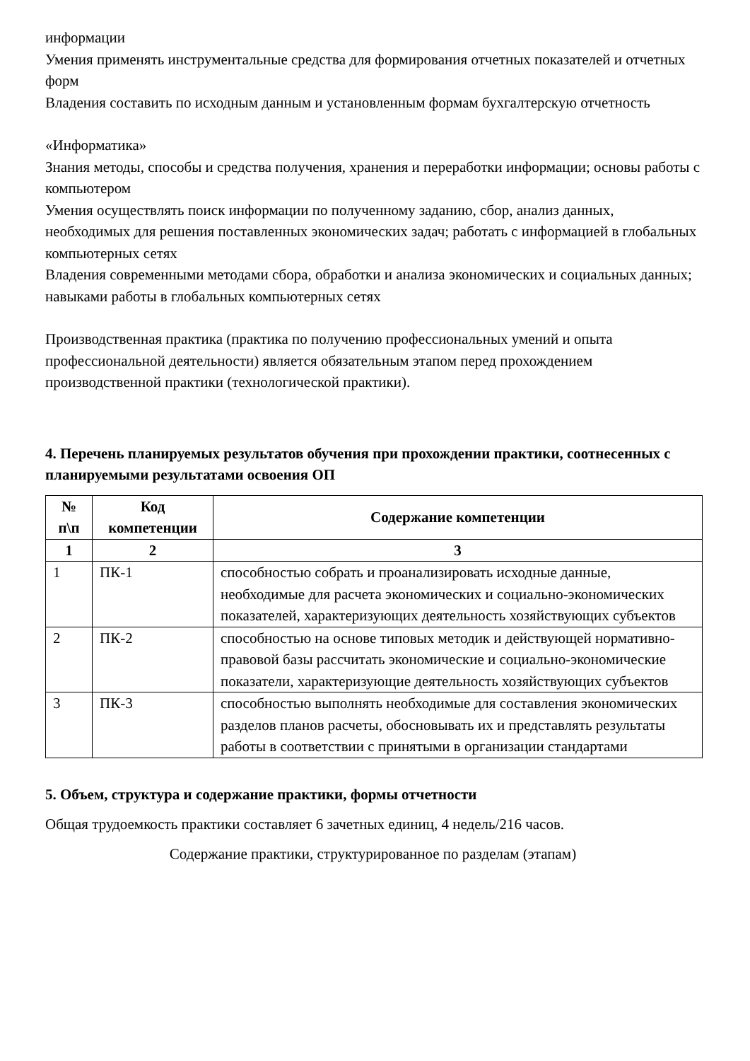информации
Умения применять инструментальные средства для формирования отчетных показателей и отчетных форм
Владения составить по исходным данным и установленным формам бухгалтерскую отчетность
«Информатика»
Знания методы, способы и средства получения, хранения и переработки информации; основы работы с компьютером
Умения осуществлять поиск информации по полученному заданию, сбор, анализ данных, необходимых для решения поставленных экономических задач; работать с информацией в глобальных компьютерных сетях
Владения современными методами сбора, обработки и анализа экономических и социальных данных; навыками работы в глобальных компьютерных сетях
Производственная практика (практика по получению профессиональных умений и опыта профессиональной деятельности) является обязательным этапом перед прохождением производственной практики (технологической практики).
4. Перечень планируемых результатов обучения при прохождении практики, соотнесенных с планируемыми результатами освоения ОП
| № п\п | Код компетенции | Содержание компетенции |
| --- | --- | --- |
| 1 | 2 | 3 |
| 1 | ПК-1 | способностью собрать и проанализировать исходные данные, необходимые для расчета экономических и социально-экономических показателей, характеризующих деятельность хозяйствующих субъектов |
| 2 | ПК-2 | способностью на основе типовых методик и действующей нормативно-правовой базы рассчитать экономические и социально-экономические показатели, характеризующие деятельность хозяйствующих субъектов |
| 3 | ПК-3 | способностью выполнять необходимые для составления экономических разделов планов расчеты, обосновывать их и представлять результаты работы в соответствии с принятыми в организации стандартами |
5. Объем, структура и содержание практики, формы отчетности
Общая трудоемкость практики составляет 6 зачетных единиц, 4 недель/216 часов.
Содержание практики, структурированное по разделам (этапам)